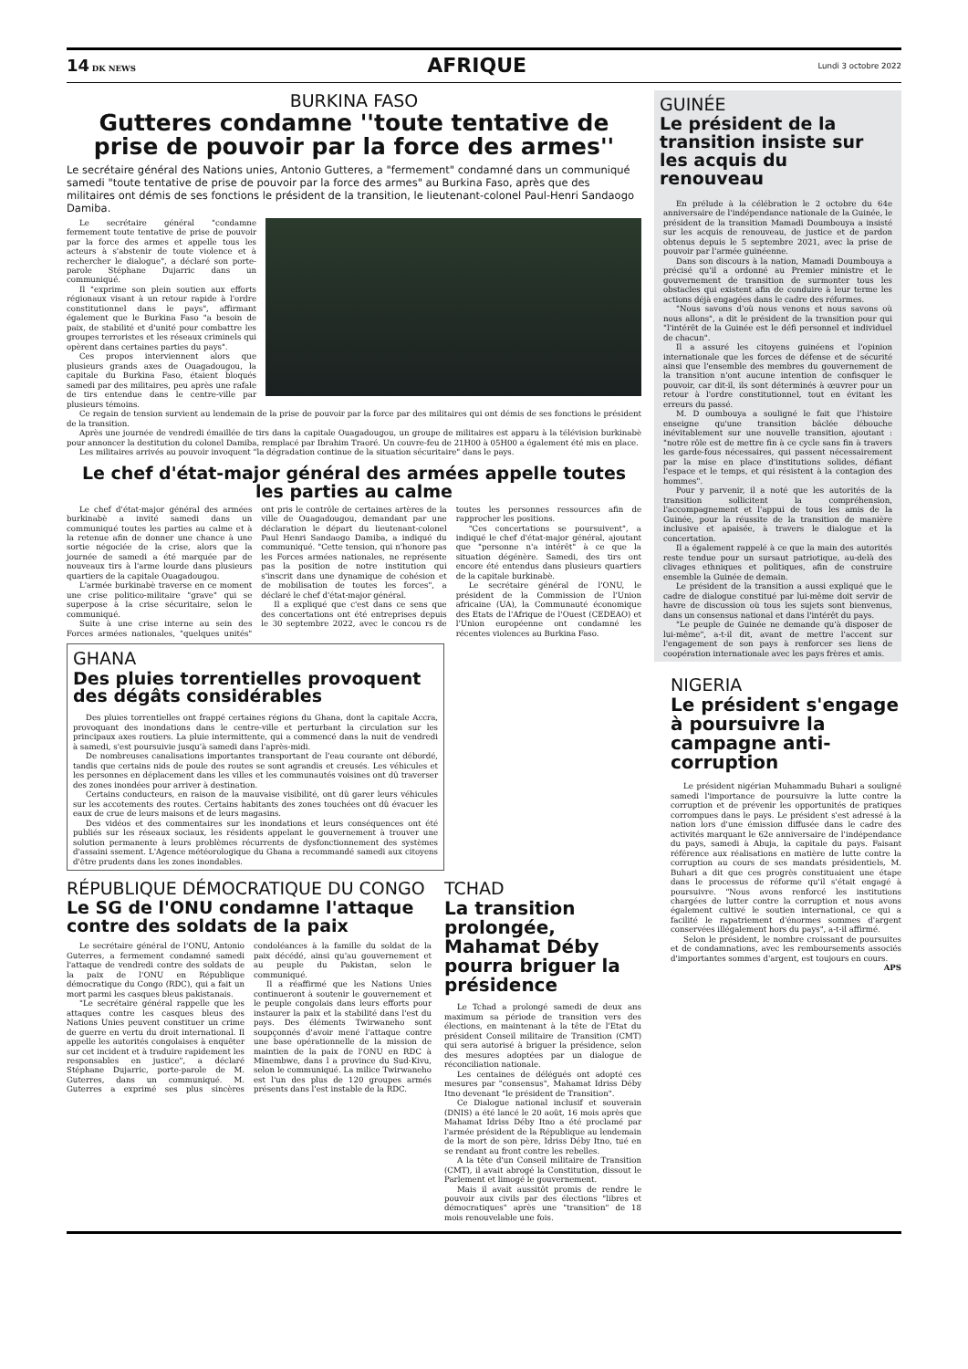14 DK NEWS AFRIQUE Lundi 3 octobre 2022
BURKINA FASO
Gutteres condamne ''toute tentative de prise de pouvoir par la force des armes''
Le secrétaire général des Nations unies, Antonio Gutteres, a "fermement" condamné dans un communiqué samedi "toute tentative de prise de pouvoir par la force des armes" au Burkina Faso, après que des militaires ont démis de ses fonctions le président de la transition, le lieutenant-colonel Paul-Henri Sandaogo Damiba.
Le secrétaire général "condamne fermement toute tentative de prise de pouvoir par la force des armes et appelle tous les acteurs à s'abstenir de toute violence et à rechercher le dialogue", a déclaré son porte-parole Stéphane Dujarric dans un communiqué.
Il "exprime son plein soutien aux efforts régionaux visant à un retour rapide à l'ordre constitutionnel dans le pays", affirmant également que le Burkina Faso "a besoin de paix, de stabilité et d'unité pour combattre les groupes terroristes et les réseaux criminels qui opèrent dans certaines parties du pays".
Ces propos interviennent alors que plusieurs grands axes de Ouagadougou, la capitale du Burkina Faso, étaient bloqués samedi par des militaires, peu après une rafale de tirs entendue dans le centre-ville par plusieurs témoins.
Ce regain de tension survient au lendemain de la prise de pouvoir par la force par des militaires qui ont démis de ses fonctions le président de la transition.
Après une journée de vendredi émaillée de tirs dans la capitale Ouagadougou, un groupe de militaires est apparu à la télévision burkinabè pour annoncer la destitution du colonel Damiba, remplacé par Ibrahim Traoré. Un couvre-feu de 21H00 à 05H00 a également été mis en place.
Les militaires arrivés au pouvoir invoquent "la dégradation continue de la situation sécuritaire" dans le pays.
Le chef d'état-major général des armées appelle toutes les parties au calme
Le chef d'état-major général des armées burkinabè a invité samedi dans un communiqué toutes les parties au calme et à la retenue afin de donner une chance à une sortie négociée de la crise, alors que la journée de samedi a été marquée par de nouveaux tirs à l'arme lourde dans plusieurs quartiers de la capitale Ouagadougou.
L'armée burkinabè traverse en ce moment une crise politico-militaire "grave" qui se superpose à la crise sécuritaire, selon le communiqué.
Suite à une crise interne au sein des Forces armées nationales, "quelques unités" ont pris le contrôle de certaines artères de la ville de Ouagadougou, demandant par une déclaration le départ du lieutenant-colonel Paul Henri Sandaogo Damiba, a indiqué du communiqué. "Cette tension, qui n'honore pas les Forces armées nationales, ne représente pas la position de notre institution qui s'inscrit dans une dynamique de cohésion et de mobilisation de toutes les forces", a déclaré le chef d'état-major général.
Il a expliqué que c'est dans ce sens que des concertations ont été entreprises depuis le 30 septembre 2022, avec le concou rs de toutes les personnes ressources afin de rapprocher les positions.
"Ces concertations se poursuivent", a indiqué le chef d'état-major général, ajoutant que "personne n'a intérêt" à ce que la situation dégénère. Samedi, des tirs ont encore été entendus dans plusieurs quartiers de la capitale burkinabè.
Le secrétaire général de l'ONU, le président de la Commission de l'Union africaine (UA), la Communauté économique des Etats de l'Afrique de l'Ouest (CEDEAO) et l'Union européenne ont condamné les récentes violences au Burkina Faso.
GHANA
Des pluies torrentielles provoquent des dégâts considérables
Des pluies torrentielles ont frappé certaines régions du Ghana, dont la capitale Accra, provoquant des inondations dans le centre-ville et perturbant la circulation sur les principaux axes routiers. La pluie intermittente, qui a commencé dans la nuit de vendredi à samedi, s'est poursuivie jusqu'à samedi dans l'après-midi.
De nombreuses canalisations importantes transportant de l'eau courante ont débordé, tandis que certains nids de poule des routes se sont agrandis et creusés. Les véhicules et les personnes en déplacement dans les villes et les communautés voisines ont dû traverser des zones inondées pour arriver à destination.
Certains conducteurs, en raison de la mauvaise visibilité, ont dû garer leurs véhicules sur les accotements des routes. Certains habitants des zones touchées ont dû évacuer les eaux de crue de leurs maisons et de leurs magasins.
Des vidéos et des commentaires sur les inondations et leurs conséquences ont été publiés sur les réseaux sociaux, les résidents appelant le gouvernement à trouver une solution permanente à leurs problèmes récurrents de dysfonctionnement des systèmes d'assaini ssement. L'Agence météorologique du Ghana a recommandé samedi aux citoyens d'être prudents dans les zones inondables.
RÉPUBLIQUE DÉMOCRATIQUE DU CONGO
Le SG de l'ONU condamne l'attaque contre des soldats de la paix
Le secrétaire général de l'ONU, Antonio Guterres, a fermement condamné samedi l'attaque de vendredi contre des soldats de la paix de l'ONU en République démocratique du Congo (RDC), qui a fait un mort parmi les casques bleus pakistanais.
"Le secrétaire général rappelle que les attaques contre les casques bleus des Nations Unies peuvent constituer un crime de guerre en vertu du droit international. Il appelle les autorités congolaises à enquêter sur cet incident et à traduire rapidement les responsables en justice", a déclaré Stéphane Dujarric, porte-parole de M. Guterres, dans un communiqué. M. Guterres a exprimé ses plus sincères condoléances à la famille du soldat de la paix décédé, ainsi qu'au gouvernement et au peuple du Pakistan, selon le communiqué.
Il a réaffirmé que les Nations Unies continueront à soutenir le gouvernement et le peuple congolais dans leurs efforts pour instaurer la paix et la stabilité dans l'est du pays. Des éléments Twirwaneho sont soupçonnés d'avoir mené l'attaque contre une base opérationnelle de la mission de maintien de la paix de l'ONU en RDC à Minembwe, dans l a province du Sud-Kivu, selon le communiqué. La milice Twirwaneho est l'un des plus de 120 groupes armés présents dans l'est instable de la RDC.
TCHAD
La transition prolongée, Mahamat Déby pourra briguer la présidence
Le Tchad a prolongé samedi de deux ans maximum sa période de transition vers des élections, en maintenant à la tête de l'Etat du président Conseil militaire de Transition (CMT) qui sera autorisé à briguer la présidence, selon des mesures adoptées par un dialogue de réconciliation nationale.
Les centaines de délégués ont adopté ces mesures par "consensus", Mahamat Idriss Déby Itno devenant "le président de Transition".
Ce Dialogue national inclusif et souverain (DNIS) a été lancé le 20 août, 16 mois après que Mahamat Idriss Déby Itno a été proclamé par l'armée président de la République au lendemain de la mort de son père, Idriss Déby Itno, tué en se rendant au front contre les rebelles.
A la tête d'un Conseil militaire de Transition (CMT), il avait abrogé la Constitution, dissout le Parlement et limogé le gouvernement.
Mais il avait aussitôt promis de rendre le pouvoir aux civils par des élections "libres et démocratiques" après une "transition" de 18 mois renouvelable une fois.
GUINÉE
Le président de la transition insiste sur les acquis du renouveau
En prélude à la célébration le 2 octobre du 64e anniversaire de l'indépendance nationale de la Guinée, le président de la transition Mamadi Doumbouya a insisté sur les acquis de renouveau, de justice et de pardon obtenus depuis le 5 septembre 2021, avec la prise de pouvoir par l'armée guinéenne.
Dans son discours à la nation, Mamadi Doumbouya a précisé qu'il a ordonné au Premier ministre et le gouvernement de transition de surmonter tous les obstacles qui existent afin de conduire à leur terme les actions déjà engagées dans le cadre des réformes.
"Nous savons d'où nous venons et nous savons où nous allons", a dit le président de la transition pour qui "l'intérêt de la Guinée est le défi personnel et individuel de chacun".
Il a assuré les citoyens guinéens et l'opinion internationale que les forces de défense et de sécurité ainsi que l'ensemble des membres du gouvernement de la transition n'ont aucune intention de confisquer le pouvoir, car dit-il, ils sont déterminés à œuvrer pour un retour à l'ordre constitutionnel, tout en évitant les erreurs du passé.
M. D oumbouya a souligné le fait que l'histoire enseigne qu'une transition bâclée débouche inévitablement sur une nouvelle transition, ajoutant : "notre rôle est de mettre fin à ce cycle sans fin à travers les garde-fous nécessaires, qui passent nécessairement par la mise en place d'institutions solides, défiant l'espace et le temps, et qui résistent à la contagion des hommes".
Pour y parvenir, il a noté que les autorités de la transition sollicitent la compréhension, l'accompagnement et l'appui de tous les amis de la Guinée, pour la réussite de la transition de manière inclusive et apaisée, à travers le dialogue et la concertation.
Il a également rappelé à ce que la main des autorités reste tendue pour un sursaut patriotique, au-delà des clivages ethniques et politiques, afin de construire ensemble la Guinée de demain.
Le président de la transition a aussi expliqué que le cadre de dialogue constitué par lui-même doit servir de havre de discussion où tous les sujets sont bienvenus, dans un consensus national et dans l'intérêt du pays.
"Le peuple de Guinée ne demande qu'à disposer de lui-même", a-t-il dit, avant de mettre l'accent sur l'engagement de son pays à renforcer ses liens de coopération internationale avec les pays frères et amis.
NIGERIA
Le président s'engage à poursuivre la campagne anti-corruption
Le président nigérian Muhammadu Buhari a souligné samedi l'importance de poursuivre la lutte contre la corruption et de prévenir les opportunités de pratiques corrompues dans le pays. Le président s'est adressé à la nation lors d'une émission diffusée dans le cadre des activités marquant le 62e anniversaire de l'indépendance du pays, samedi à Abuja, la capitale du pays. Faisant référence aux réalisations en matière de lutte contre la corruption au cours de ses mandats présidentiels, M. Buhari a dit que ces progrès constituaient une étape dans le processus de réforme qu'il s'était engagé à poursuivre. "Nous avons renforcé les institutions chargées de lutter contre la corruption et nous avons également cultivé le soutien international, ce qui a facilité le rapatriement d'énormes sommes d'argent conservées illégalement hors du pays", a-t-il affirmé.
Selon le président, le nombre croissant de poursuites et de condamnations, avec les remboursements associés d'importantes sommes d'argent, est toujours en cours.
APS